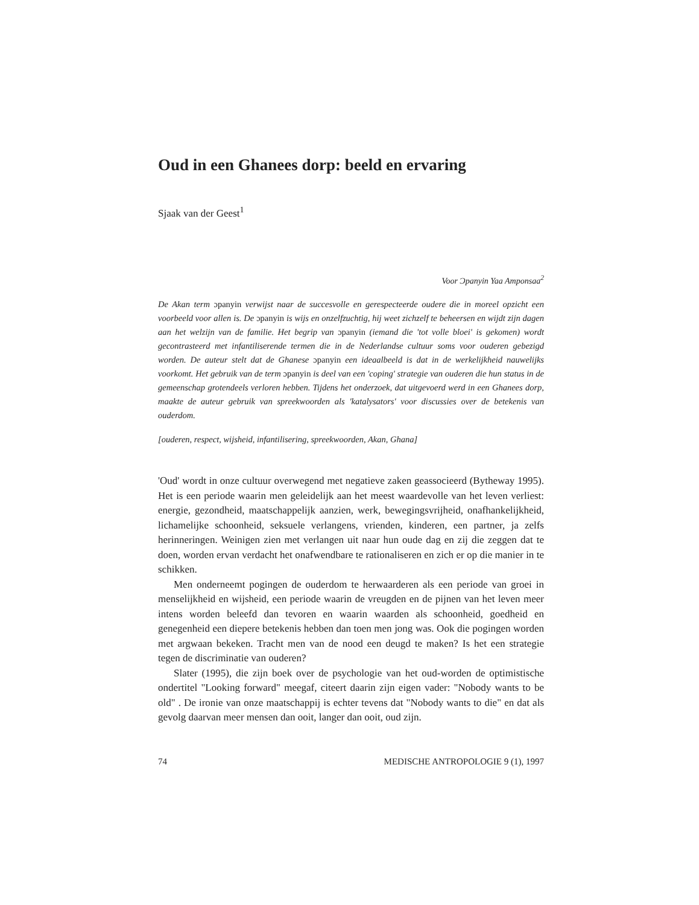Oud in een Ghanees dorp: beeld en ervaring
Sjaak van der Geest<sup>1</sup>
Voor Ɔpanyin Yaa Amponsaa<sup>2</sup>
De Akan term ɔpanyin verwijst naar de succesvolle en gerespecteerde oudere die in moreel opzicht een voorbeeld voor allen is. De ɔpanyin is wijs en onzelfzuchtig, hij weet zichzelf te beheersen en wijdt zijn dagen aan het welzijn van de familie. Het begrip van ɔpanyin (iemand die 'tot volle bloei' is gekomen) wordt gecontrasteerd met infantiliserende termen die in de Nederlandse cultuur soms voor ouderen gebezigd worden. De auteur stelt dat de Ghanese ɔpanyin een ideaalbeeld is dat in de werkelijkheid nauwelijks voorkomt. Het gebruik van de term ɔpanyin is deel van een 'coping' strategie van ouderen die hun status in de gemeenschap grotendeels verloren hebben. Tijdens het onderzoek, dat uitgevoerd werd in een Ghanees dorp, maakte de auteur gebruik van spreekwoorden als 'katalysators' voor discussies over de betekenis van ouderdom.
[ouderen, respect, wijsheid, infantilisering, spreekwoorden, Akan, Ghana]
'Oud' wordt in onze cultuur overwegend met negatieve zaken geassocieerd (Bytheway 1995). Het is een periode waarin men geleidelijk aan het meest waardevolle van het leven verliest: energie, gezondheid, maatschappelijk aanzien, werk, bewegingsvrijheid, onafhankelijkheid, lichamelijke schoonheid, seksuele verlangens, vrienden, kinderen, een partner, ja zelfs herinneringen. Weinigen zien met verlangen uit naar hun oude dag en zij die zeggen dat te doen, worden ervan verdacht het onafwendbare te rationaliseren en zich er op die manier in te schikken.
Men onderneemt pogingen de ouderdom te herwaarderen als een periode van groei in menselijkheid en wijsheid, een periode waarin de vreugden en de pijnen van het leven meer intens worden beleefd dan tevoren en waarin waarden als schoonheid, goedheid en genegenheid een diepere betekenis hebben dan toen men jong was. Ook die pogingen worden met argwaan bekeken. Tracht men van de nood een deugd te maken? Is het een strategie tegen de discriminatie van ouderen?
Slater (1995), die zijn boek over de psychologie van het oud-worden de optimistische ondertitel "Looking forward" meegaf, citeert daarin zijn eigen vader: "Nobody wants to be old" . De ironie van onze maatschappij is echter tevens dat "Nobody wants to die" en dat als gevolg daarvan meer mensen dan ooit, langer dan ooit, oud zijn.
74 MEDISCHE ANTROPOLOGIE 9 (1), 1997